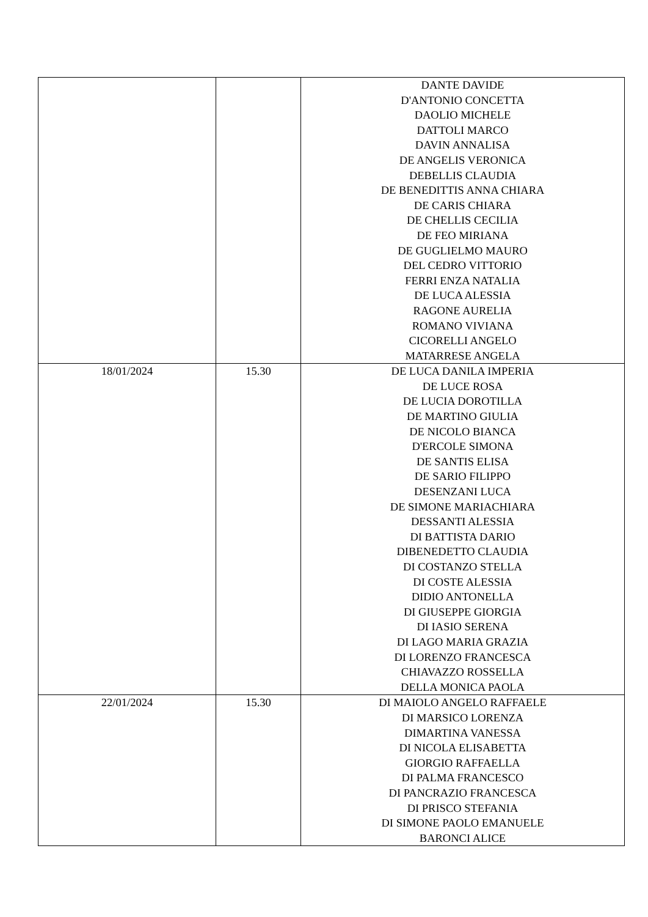| | | DANTE DAVIDE D'ANTONIO CONCETTA DAOLIO MICHELE DATTOLI MARCO DAVIN ANNALISA DE ANGELIS VERONICA DEBELLIS CLAUDIA DE BENEDITTIS ANNA CHIARA DE CARIS CHIARA DE CHELLIS CECILIA DE FEO MIRIANA DE GUGLIELMO MAURO DEL CEDRO VITTORIO FERRI ENZA NATALIA DE LUCA ALESSIA RAGONE AURELIA ROMANO VIVIANA CICORELLI ANGELO MATARRESE ANGELA |
| 18/01/2024 | 15.30 | DE LUCA DANILA IMPERIA DE LUCE ROSA DE LUCIA DOROTILLA DE MARTINO GIULIA DE NICOLO BIANCA D'ERCOLE SIMONA DE SANTIS ELISA DE SARIO FILIPPO DESENZANI LUCA DE SIMONE MARIACHIARA DESSANTI ALESSIA DI BATTISTA DARIO DIBENEDETTO CLAUDIA DI COSTANZO STELLA DI COSTE ALESSIA DIDIO ANTONELLA DI GIUSEPPE GIORGIA DI IASIO SERENA DI LAGO MARIA GRAZIA DI LORENZO FRANCESCA CHIAVAZZO ROSSELLA DELLA MONICA PAOLA |
| 22/01/2024 | 15.30 | DI MAIOLO ANGELO RAFFAELE DI MARSICO LORENZA DIMARTINA VANESSA DI NICOLA ELISABETTA GIORGIO RAFFAELLA DI PALMA FRANCESCO DI PANCRAZIO FRANCESCA DI PRISCO STEFANIA DI SIMONE PAOLO EMANUELE BARONCI ALICE |